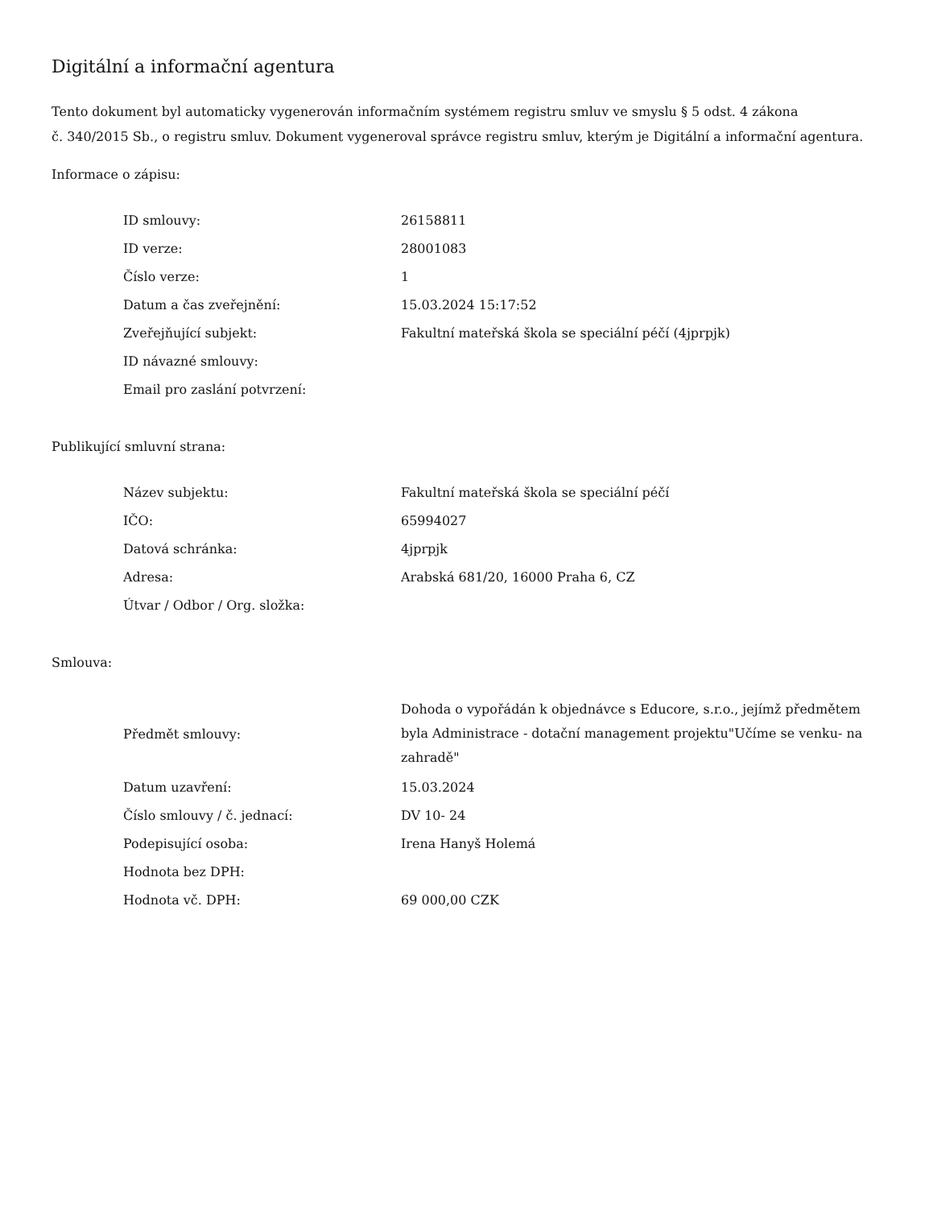Digitální a informační agentura
Tento dokument byl automaticky vygenerován informačním systémem registru smluv ve smyslu § 5 odst. 4 zákona
č. 340/2015 Sb., o registru smluv. Dokument vygeneroval správce registru smluv, kterým je Digitální a informační agentura.
Informace o zápisu:
| ID smlouvy: | 26158811 |
| ID verze: | 28001083 |
| Číslo verze: | 1 |
| Datum a čas zveřejnění: | 15.03.2024 15:17:52 |
| Zveřejňující subjekt: | Fakultní mateřská škola se speciální péčí (4jprpjk) |
| ID návazné smlouvy: | |
| Email pro zaslání potvrzení: | |
Publikující smluvní strana:
| Název subjektu: | Fakultní mateřská škola se speciální péčí |
| IČO: | 65994027 |
| Datová schránka: | 4jprpjk |
| Adresa: | Arabská 681/20, 16000 Praha 6, CZ |
| Útvar / Odbor / Org. složka: | |
Smlouva:
| Předmět smlouvy: | Dohoda o vypořádán k objednávce s Educore, s.r.o., jejímž předmětem byla Administrace - dotační management projektu"Učíme se venku- na zahradě" |
| Datum uzavření: | 15.03.2024 |
| Číslo smlouvy / č. jednací: | DV 10- 24 |
| Podepisující osoba: | Irena Hanyš Holemá |
| Hodnota bez DPH: | |
| Hodnota vč. DPH: | 69 000,00 CZK |